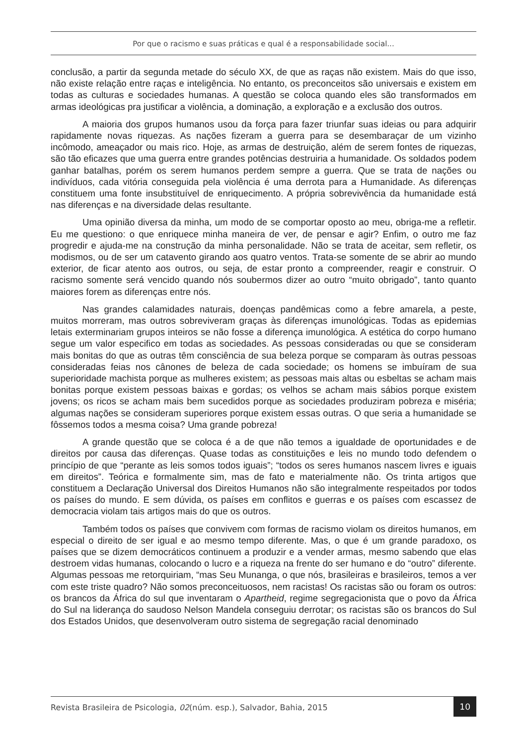Por que o racismo e suas práticas e qual é a responsabilidade social...
conclusão, a partir da segunda metade do século XX, de que as raças não existem. Mais do que isso, não existe relação entre raças e inteligência. No entanto, os preconceitos são universais e existem em todas as culturas e sociedades humanas. A questão se coloca quando eles são transformados em armas ideológicas pra justificar a violência, a dominação, a exploração e a exclusão dos outros.
A maioria dos grupos humanos usou da força para fazer triunfar suas ideias ou para adquirir rapidamente novas riquezas. As nações fizeram a guerra para se desembaraçar de um vizinho incômodo, ameaçador ou mais rico. Hoje, as armas de destruição, além de serem fontes de riquezas, são tão eficazes que uma guerra entre grandes potências destruiria a humanidade. Os soldados podem ganhar batalhas, porém os serem humanos perdem sempre a guerra. Que se trata de nações ou indivíduos, cada vitória conseguida pela violência é uma derrota para a Humanidade. As diferenças constituem uma fonte insubstituível de enriquecimento. A própria sobrevivência da humanidade está nas diferenças e na diversidade delas resultante.
Uma opinião diversa da minha, um modo de se comportar oposto ao meu, obriga-me a refletir. Eu me questiono: o que enriquece minha maneira de ver, de pensar e agir? Enfim, o outro me faz progredir e ajuda-me na construção da minha personalidade. Não se trata de aceitar, sem refletir, os modismos, ou de ser um catavento girando aos quatro ventos. Trata-se somente de se abrir ao mundo exterior, de ficar atento aos outros, ou seja, de estar pronto a compreender, reagir e construir. O racismo somente será vencido quando nós soubermos dizer ao outro “muito obrigado”, tanto quanto maiores forem as diferenças entre nós.
Nas grandes calamidades naturais, doenças pandêmicas como a febre amarela, a peste, muitos morreram, mas outros sobreviveram graças às diferenças imunológicas. Todas as epidemias letais exterminariam grupos inteiros se não fosse a diferença imunológica. A estética do corpo humano segue um valor especifico em todas as sociedades. As pessoas consideradas ou que se consideram mais bonitas do que as outras têm consciência de sua beleza porque se comparam às outras pessoas consideradas feias nos cânones de beleza de cada sociedade; os homens se imbuíram de sua superioridade machista porque as mulheres existem; as pessoas mais altas ou esbeltas se acham mais bonitas porque existem pessoas baixas e gordas; os velhos se acham mais sábios porque existem jovens; os ricos se acham mais bem sucedidos porque as sociedades produziram pobreza e miséria; algumas nações se consideram superiores porque existem essas outras. O que seria a humanidade se fôssemos todos a mesma coisa? Uma grande pobreza!
A grande questão que se coloca é a de que não temos a igualdade de oportunidades e de direitos por causa das diferenças. Quase todas as constituições e leis no mundo todo defendem o princípio de que “perante as leis somos todos iguais”; “todos os seres humanos nascem livres e iguais em direitos”. Teórica e formalmente sim, mas de fato e materialmente não. Os trinta artigos que constituem a Declaração Universal dos Direitos Humanos não são integralmente respeitados por todos os países do mundo. E sem dúvida, os países em conflitos e guerras e os países com escassez de democracia violam tais artigos mais do que os outros.
Também todos os países que convivem com formas de racismo violam os direitos humanos, em especial o direito de ser igual e ao mesmo tempo diferente. Mas, o que é um grande paradoxo, os países que se dizem democráticos continuem a produzir e a vender armas, mesmo sabendo que elas destroem vidas humanas, colocando o lucro e a riqueza na frente do ser humano e do “outro” diferente. Algumas pessoas me retorquiriam, “mas Seu Munanga, o que nós, brasileiras e brasileiros, temos a ver com este triste quadro? Não somos preconceituosos, nem racistas! Os racistas são ou foram os outros: os brancos da África do sul que inventaram o Apartheid, regime segregacionista que o povo da África do Sul na liderança do saudoso Nelson Mandela conseguiu derrotar; os racistas são os brancos do Sul dos Estados Unidos, que desenvolveram outro sistema de segregação racial denominado
Revista Brasileira de Psicologia, 02(núm. esp.), Salvador, Bahia, 2015
10